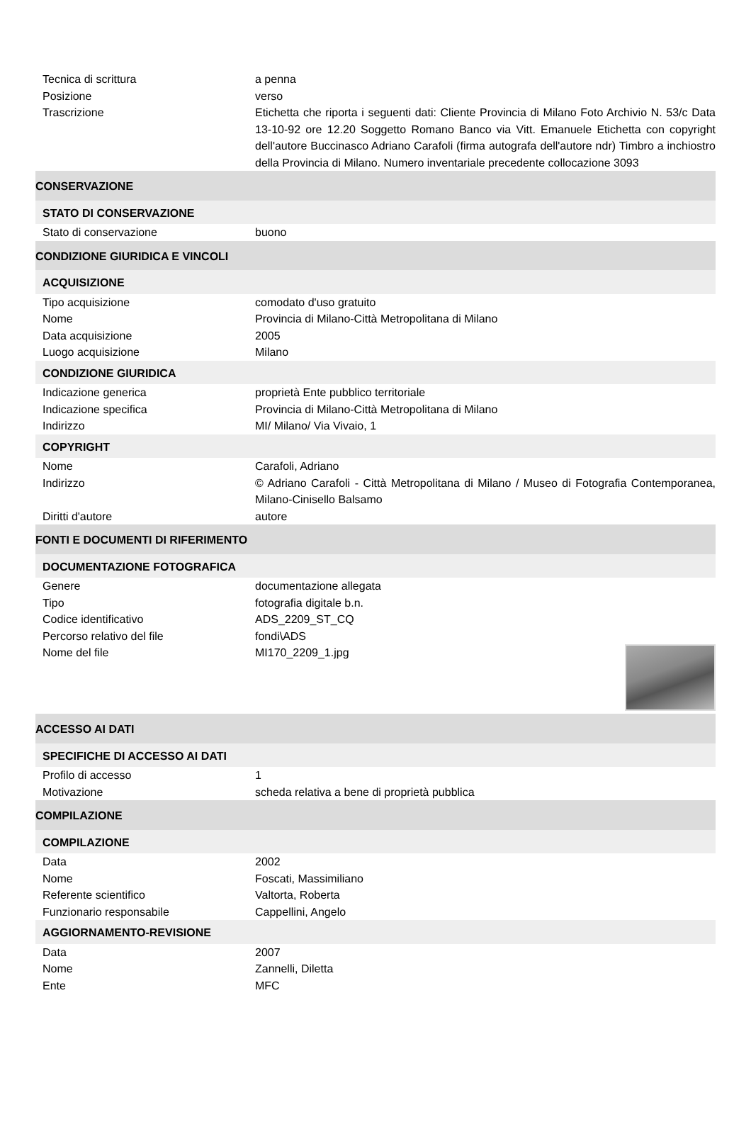| Tecnica di scrittura | a penna |
| Posizione | verso |
| Trascrizione | Etichetta che riporta i seguenti dati: Cliente Provincia di Milano Foto Archivio N. 53/c Data 13-10-92 ore 12.20 Soggetto Romano Banco via Vitt. Emanuele Etichetta con copyright dell'autore Buccinasco Adriano Carafoli (firma autografa dell'autore ndr) Timbro a inchiostro della Provincia di Milano. Numero inventariale precedente collocazione 3093 |
| CONSERVAZIONE | |
| STATO DI CONSERVAZIONE | |
| Stato di conservazione | buono |
| CONDIZIONE GIURIDICA E VINCOLI | |
| ACQUISIZIONE | |
| Tipo acquisizione | comodato d'uso gratuito |
| Nome | Provincia di Milano-Città Metropolitana di Milano |
| Data acquisizione | 2005 |
| Luogo acquisizione | Milano |
| CONDIZIONE GIURIDICA | |
| Indicazione generica | proprietà Ente pubblico territoriale |
| Indicazione specifica | Provincia di Milano-Città Metropolitana di Milano |
| Indirizzo | MI/ Milano/ Via Vivaio, 1 |
| COPYRIGHT | |
| Nome | Carafoli, Adriano |
| Indirizzo | © Adriano Carafoli - Città Metropolitana di Milano / Museo di Fotografia Contemporanea, Milano-Cinisello Balsamo |
| Diritti d'autore | autore |
| FONTI E DOCUMENTI DI RIFERIMENTO | |
| DOCUMENTAZIONE FOTOGRAFICA | |
| Genere | documentazione allegata |
| Tipo | fotografia digitale b.n. |
| Codice identificativo | ADS_2209_ST_CQ |
| Percorso relativo del file | fondi\ADS |
| Nome del file | MI170_2209_1.jpg |
| ACCESSO AI DATI | |
| SPECIFICHE DI ACCESSO AI DATI | |
| Profilo di accesso | 1 |
| Motivazione | scheda relativa a bene di proprietà pubblica |
| COMPILAZIONE | |
| COMPILAZIONE | |
| Data | 2002 |
| Nome | Foscati, Massimiliano |
| Referente scientifico | Valtorta, Roberta |
| Funzionario responsabile | Cappellini, Angelo |
| AGGIORNAMENTO-REVISIONE | |
| Data | 2007 |
| Nome | Zannelli, Diletta |
| Ente | MFC |